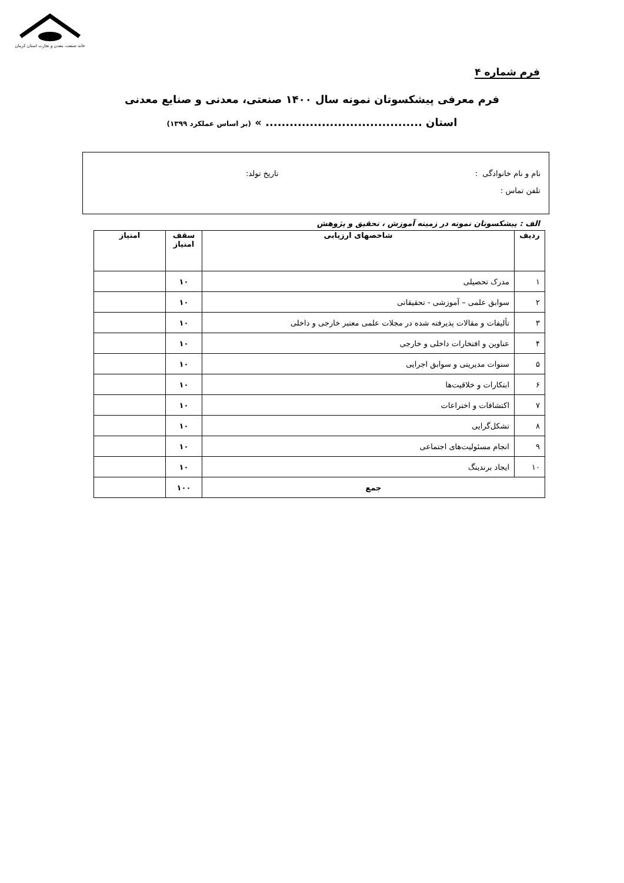خانه صنعت، معدن و تجارت استان کرمان
فرم شماره ۴
فرم معرفی پیشکسوتان نمونه سال ۱۴۰۰ صنعتی، معدنی و صنایع معدنی
استان ....................................... » (بر اساس عملکرد ۱۳۹۹)
نام و نام خانوادگی : تاریخ تولد:
تلفن تماس :
الف : پیشکسوتان نمونه در زمینه آموزش ، تحقیق و پژوهش
| ردیف | شاخصهای ارزیابی | سقف امتیاز | امتیاز |
| --- | --- | --- | --- |
| ۱ | مدرک تحصیلی | ۱۰ | |
| ۲ | سوابق علمی – آموزشی - تحقیقاتی | ۱۰ | |
| ۳ | تألیفات و مقالات پذیرفته شده در مجلات علمی معتبر خارجی و داخلی | ۱۰ | |
| ۴ | عناوین و افتخارات داخلی و خارجی | ۱۰ | |
| ۵ | سنوات مدیریتی و سوابق اجرایی | ۱۰ | |
| ۶ | ابتکارات و خلاقیت‌ها | ۱۰ | |
| ۷ | اکتشافات و اختراعات | ۱۰ | |
| ۸ | تشکل‌گرایی | ۱۰ | |
| ۹ | انجام مسئولیت‌های اجتماعی | ۱۰ | |
| ۱۰ | ایجاد برندینگ | ۱۰ | |
| جمع | | ۱۰۰ | |